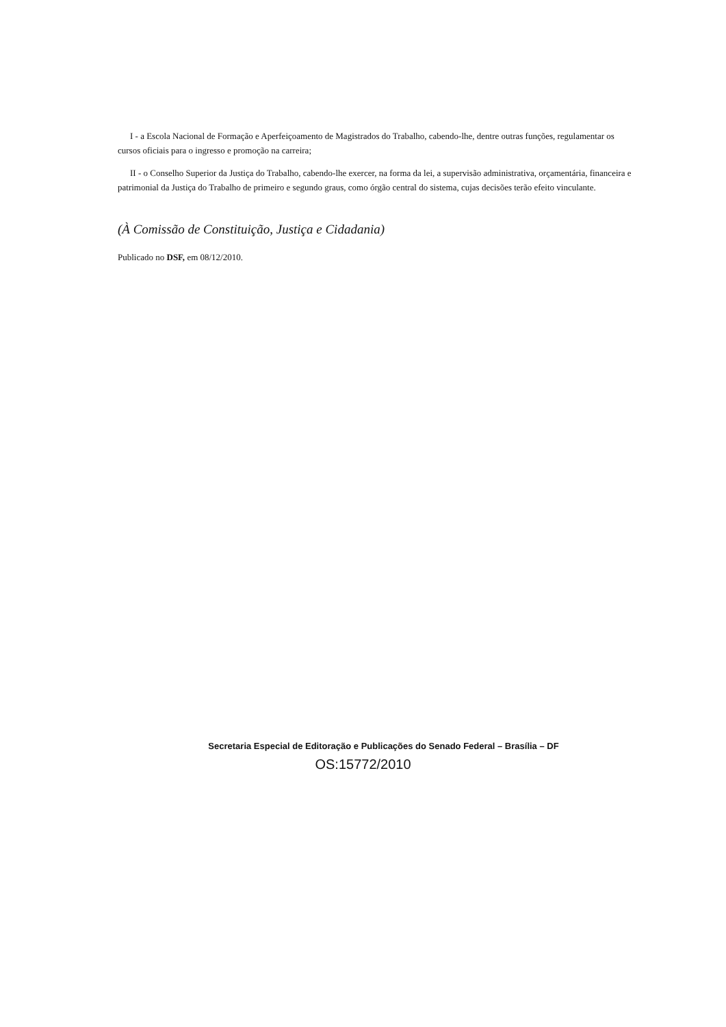I - a Escola Nacional de Formação e Aperfeiçoamento de Magistrados do Trabalho, cabendo-lhe, dentre outras funções, regulamentar os cursos oficiais para o ingresso e promoção na carreira;
II - o Conselho Superior da Justiça do Trabalho, cabendo-lhe exercer, na forma da lei, a supervisão administrativa, orçamentária, financeira e patrimonial da Justiça do Trabalho de primeiro e segundo graus, como órgão central do sistema, cujas decisões terão efeito vinculante.
(À Comissão de Constituição, Justiça e Cidadania)
Publicado no DSF, em 08/12/2010.
Secretaria Especial de Editoração e Publicações do Senado Federal – Brasília – DF
OS:15772/2010